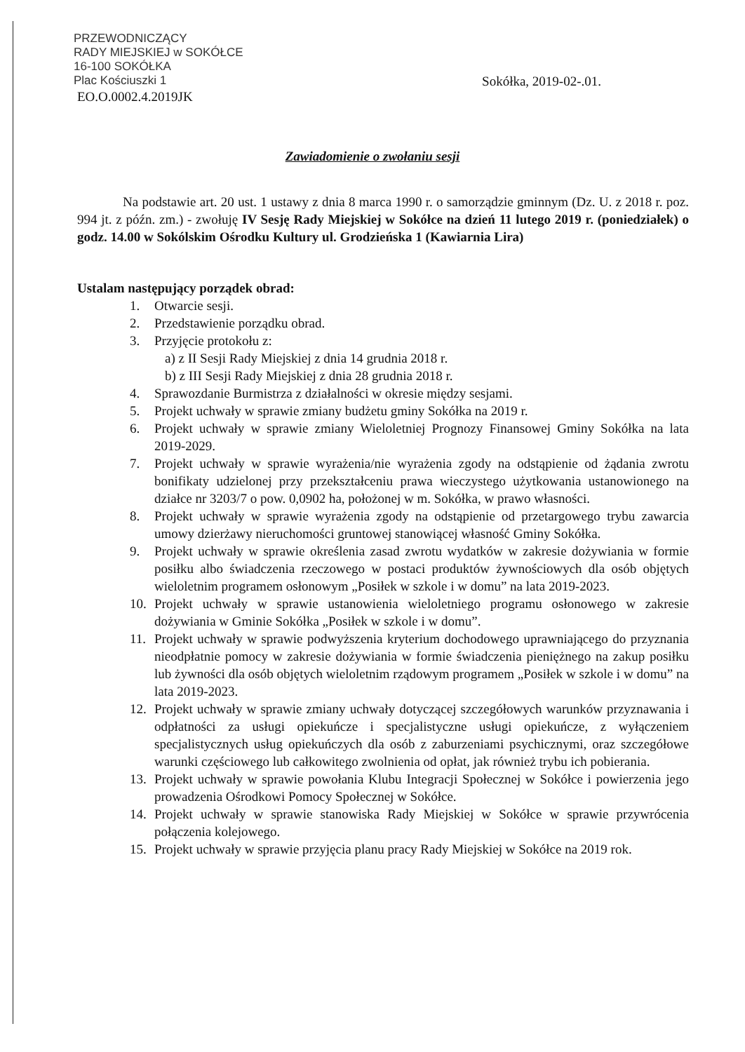PRZEWODNICZĄCY
RADY MIEJSKIEJ w SOKÓŁCE
16-100 SOKÓŁKA
Plac Kościuszki 1
EO.O.0002.4.2019JK Sokółka, 2019-02-.01.
Zawiadomienie o zwołaniu sesji
Na podstawie art. 20 ust. 1 ustawy z dnia 8 marca 1990 r. o samorządzie gminnym (Dz. U. z 2018 r. poz. 994 jt. z późn. zm.) - zwołuję IV Sesję Rady Miejskiej w Sokółce na dzień 11 lutego 2019 r. (poniedziałek) o godz. 14.00 w Sokólskim Ośrodku Kultury ul. Grodzieńska 1 (Kawiarnia Lira)
Ustalam następujący porządek obrad:
1. Otwarcie sesji.
2. Przedstawienie porządku obrad.
3. Przyjęcie protokołu z:
a) z II Sesji Rady Miejskiej z dnia 14 grudnia 2018 r.
b) z III Sesji Rady Miejskiej z dnia 28 grudnia 2018 r.
4. Sprawozdanie Burmistrza z działalności w okresie między sesjami.
5. Projekt uchwały w sprawie zmiany budżetu gminy Sokółka na 2019 r.
6. Projekt uchwały w sprawie zmiany Wieloletniej Prognozy Finansowej Gminy Sokółka na lata 2019-2029.
7. Projekt uchwały w sprawie wyrażenia/nie wyrażenia zgody na odstąpienie od żądania zwrotu bonifikaty udzielonej przy przekształceniu prawa wieczystego użytkowania ustanowionego na działce nr 3203/7 o pow. 0,0902 ha, położonej w m. Sokółka, w prawo własności.
8. Projekt uchwały w sprawie wyrażenia zgody na odstąpienie od przetargowego trybu zawarcia umowy dzierżawy nieruchomości gruntowej stanowiącej własność Gminy Sokółka.
9. Projekt uchwały w sprawie określenia zasad zwrotu wydatków w zakresie dożywiania w formie posiłku albo świadczenia rzeczowego w postaci produktów żywnościowych dla osób objętych wieloletnim programem osłonowym „Posiłek w szkole i w domu” na lata 2019-2023.
10. Projekt uchwały w sprawie ustanowienia wieloletniego programu osłonowego w zakresie dożywiania w Gminie Sokółka „Posiłek w szkole i w domu”.
11. Projekt uchwały w sprawie podwyższenia kryterium dochodowego uprawniającego do przyznania nieodpłatnie pomocy w zakresie dożywiania w formie świadczenia pieniężnego na zakup posiłku lub żywności dla osób objętych wieloletnim rządowym programem „Posiłek w szkole i w domu” na lata 2019-2023.
12. Projekt uchwały w sprawie zmiany uchwały dotyczącej szczegółowych warunków przyznawania i odpłatności za usługi opiekuńcze i specjalistyczne usługi opiekuńcze, z wyłączeniem specjalistycznych usług opiekuńczych dla osób z zaburzeniami psychicznymi, oraz szczegółowe warunki częściowego lub całkowitego zwolnienia od opłat, jak również trybu ich pobierania.
13. Projekt uchwały w sprawie powołania Klubu Integracji Społecznej w Sokółce i powierzenia jego prowadzenia Ośrodkowi Pomocy Społecznej w Sokółce.
14. Projekt uchwały w sprawie stanowiska Rady Miejskiej w Sokółce w sprawie przywrócenia połączenia kolejowego.
15. Projekt uchwały w sprawie przyjęcia planu pracy Rady Miejskiej w Sokółce na 2019 rok.